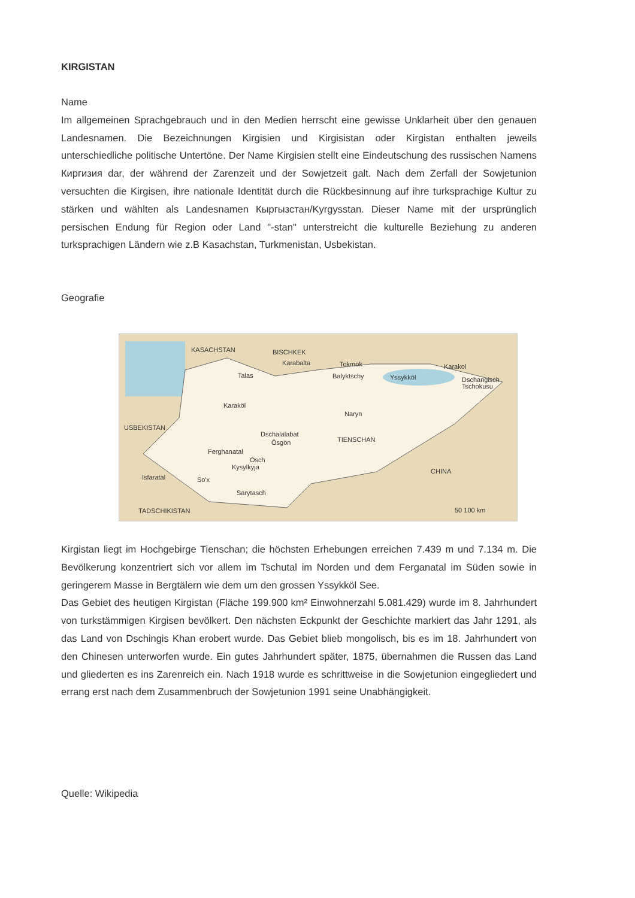KIRGISTAN
Name
Im allgemeinen Sprachgebrauch und in den Medien herrscht eine gewisse Unklarheit über den genauen Landesnamen. Die Bezeichnungen Kirgisien und Kirgisistan oder Kirgistan enthalten jeweils unterschiedliche politische Untertöne. Der Name Kirgisien stellt eine Eindeutschung des russischen Namens Киргизия dar, der während der Zarenzeit und der Sowjetzeit galt. Nach dem Zerfall der Sowjetunion versuchten die Kirgisen, ihre nationale Identität durch die Rückbesinnung auf ihre turksprachige Kultur zu stärken und wählten als Landesnamen Кыргызстан/Kyrgysstan. Dieser Name mit der ursprünglich persischen Endung für Region oder Land "-stan" unterstreicht die kulturelle Beziehung zu anderen turksprachigen Ländern wie z.B Kasachstan, Turkmenistan, Usbekistan.
Geografie
KASACHSTAN
BISCHKEK
Karabalta
Tokmok
Balyktschy
Yssykköl
Karakol
Dschangisch
Tschokusu
Talas
Karaköl
Naryn
USBEKISTAN
Dschalalabat
Ösgön
Ferghanatal
TIENSCHAN
Osch
Kysylkyja
Isfaratal
So'x
CHINA
Sarytasch
TADSCHIKISTAN
50 100 km
Kirgistan liegt im Hochgebirge Tienschan; die höchsten Erhebungen erreichen 7.439 m und 7.134 m. Die Bevölkerung konzentriert sich vor allem im Tschutal im Norden und dem Ferganatal im Süden sowie in geringerem Masse in Bergtälern wie dem um den grossen Yssykköl See.
Das Gebiet des heutigen Kirgistan (Fläche 199.900 km² Einwohnerzahl 5.081.429) wurde im 8. Jahrhundert von turkstämmigen Kirgisen bevölkert. Den nächsten Eckpunkt der Geschichte markiert das Jahr 1291, als das Land von Dschingis Khan erobert wurde. Das Gebiet blieb mongolisch, bis es im 18. Jahrhundert von den Chinesen unterworfen wurde. Ein gutes Jahrhundert später, 1875, übernahmen die Russen das Land und gliederten es ins Zarenreich ein. Nach 1918 wurde es schrittweise in die Sowjetunion eingegliedert und errang erst nach dem Zusammenbruch der Sowjetunion 1991 seine Unabhängigkeit.
Quelle: Wikipedia